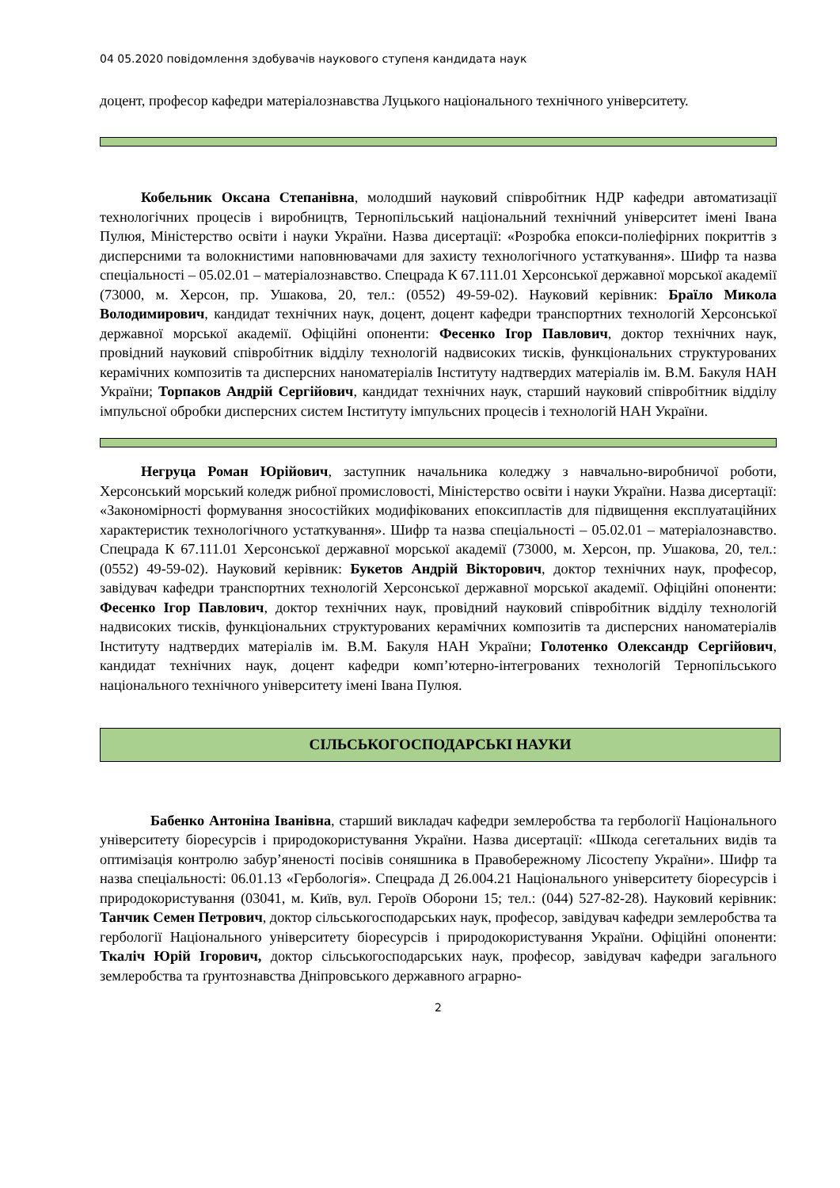04 05.2020 повідомлення здобувачів наукового ступеня кандидата наук
доцент, професор кафедри матеріалознавства Луцького національного технічного університету.
Кобельник Оксана Степанівна, молодший науковий співробітник НДР кафедри автоматизації технологічних процесів і виробництв, Тернопільський національний технічний університет імені Івана Пулюя, Міністерство освіти і науки України. Назва дисертації: «Розробка епокси-поліефірних покриттів з дисперсними та волокнистими наповнювачами для захисту технологічного устаткування». Шифр та назва спеціальності – 05.02.01 – матеріалознавство. Спецрада К 67.111.01 Херсонської державної морської академії (73000, м. Херсон, пр. Ушакова, 20, тел.: (0552) 49-59-02). Науковий керівник: Браїло Микола Володимирович, кандидат технічних наук, доцент, доцент кафедри транспортних технологій Херсонської державної морської академії. Офіційні опоненти: Фесенко Ігор Павлович, доктор технічних наук, провідний науковий співробітник відділу технологій надвисоких тисків, функціональних структурованих керамічних композитів та дисперсних наноматеріалів Інституту надтвердих матеріалів ім. В.М. Бакуля НАН України; Торпаков Андрій Сергійович, кандидат технічних наук, старший науковий співробітник відділу імпульсної обробки дисперсних систем Інституту імпульсних процесів і технологій НАН України.
Негруца Роман Юрійович, заступник начальника коледжу з навчально-виробничої роботи, Херсонський морський коледж рибної промисловості, Міністерство освіти і науки України. Назва дисертації: «Закономірності формування зносостійких модифікованих епоксипластів для підвищення експлуатаційних характеристик технологічного устаткування». Шифр та назва спеціальності – 05.02.01 – матеріалознавство. Спецрада К 67.111.01 Херсонської державної морської академії (73000, м. Херсон, пр. Ушакова, 20, тел.: (0552) 49-59-02). Науковий керівник: Букетов Андрій Вікторович, доктор технічних наук, професор, завідувач кафедри транспортних технологій Херсонської державної морської академії. Офіційні опоненти: Фесенко Ігор Павлович, доктор технічних наук, провідний науковий співробітник відділу технологій надвисоких тисків, функціональних структурованих керамічних композитів та дисперсних наноматеріалів Інституту надтвердих матеріалів ім. В.М. Бакуля НАН України; Голотенко Олександр Сергійович, кандидат технічних наук, доцент кафедри комп’ютерно-інтегрованих технологій Тернопільського національного технічного університету імені Івана Пулюя.
СІЛЬСЬКОГОСПОДАРСЬКІ НАУКИ
Бабенко Антоніна Іванівна, старший викладач кафедри землеробства та гербології Національного університету біоресурсів і природокористування України. Назва дисертації: «Шкода сегетальних видів та оптимізація контролю забур’яненості посівів соняшника в Правобережному Лісостепу України». Шифр та назва спеціальності: 06.01.13 «Гербологія». Спецрада Д 26.004.21 Національного університету біоресурсів і природокористування (03041, м. Київ, вул. Героїв Оборони 15; тел.: (044) 527-82-28). Науковий керівник: Танчик Семен Петрович, доктор сільськогосподарських наук, професор, завідувач кафедри землеробства та гербології Національного університету біоресурсів і природокористування України. Офіційні опоненти: Ткаліч Юрій Ігорович, доктор сільськогосподарських наук, професор, завідувач кафедри загального землеробства та ґрунтознавства Дніпровського державного аграрно-
2